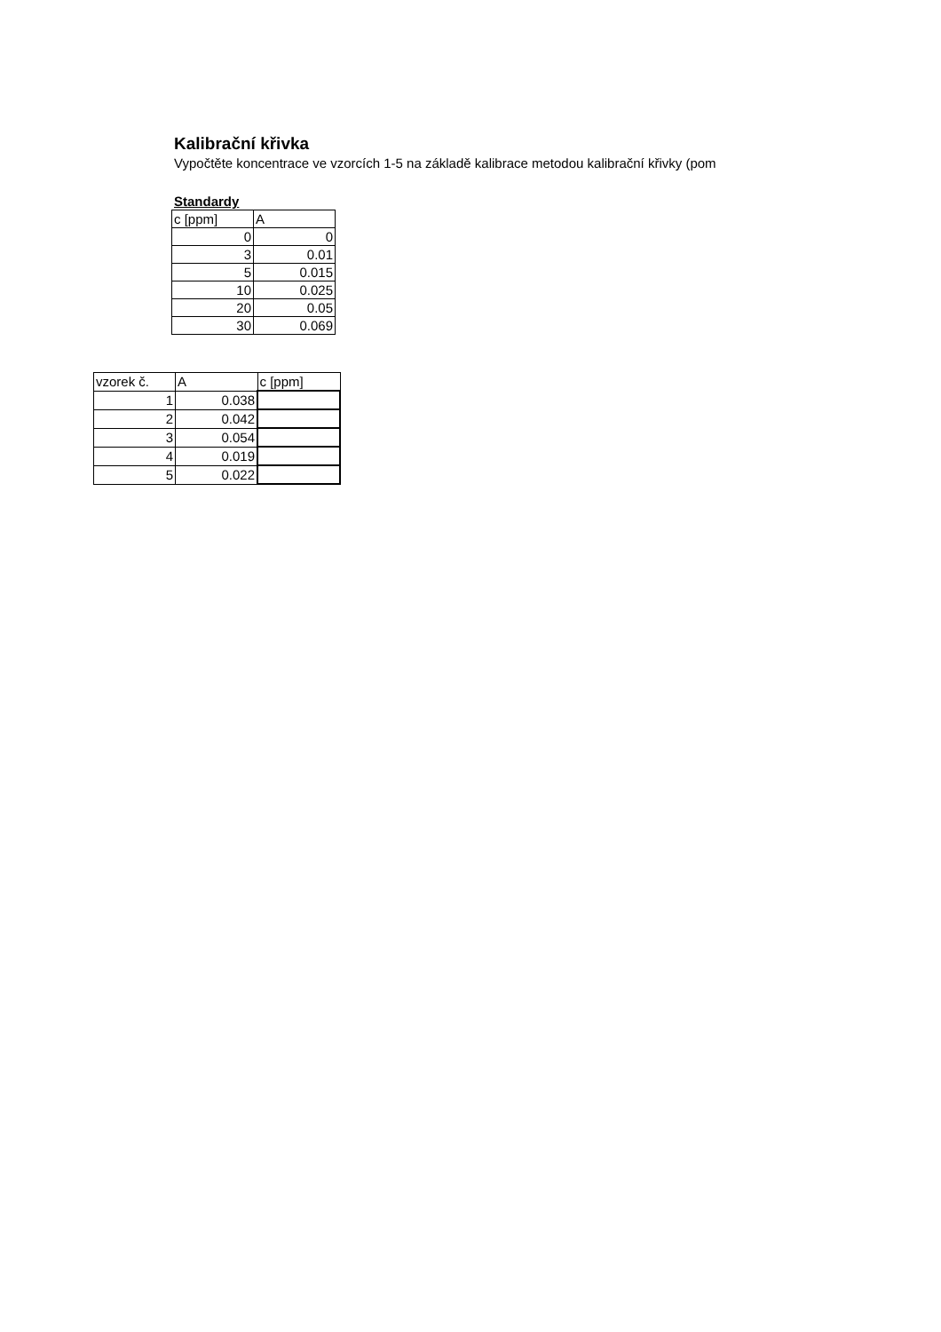Kalibrační křivka
Vypočtěte koncentrace ve vzorcích 1-5 na základě kalibrace metodou kalibrační křivky (pom
Standardy
| c [ppm] | A |
| 0 | 0 |
| 3 | 0.01 |
| 5 | 0.015 |
| 10 | 0.025 |
| 20 | 0.05 |
| 30 | 0.069 |
| vzorek č. | A | c [ppm] |
| 1 | 0.038 | |
| 2 | 0.042 | |
| 3 | 0.054 | |
| 4 | 0.019 | |
| 5 | 0.022 | |